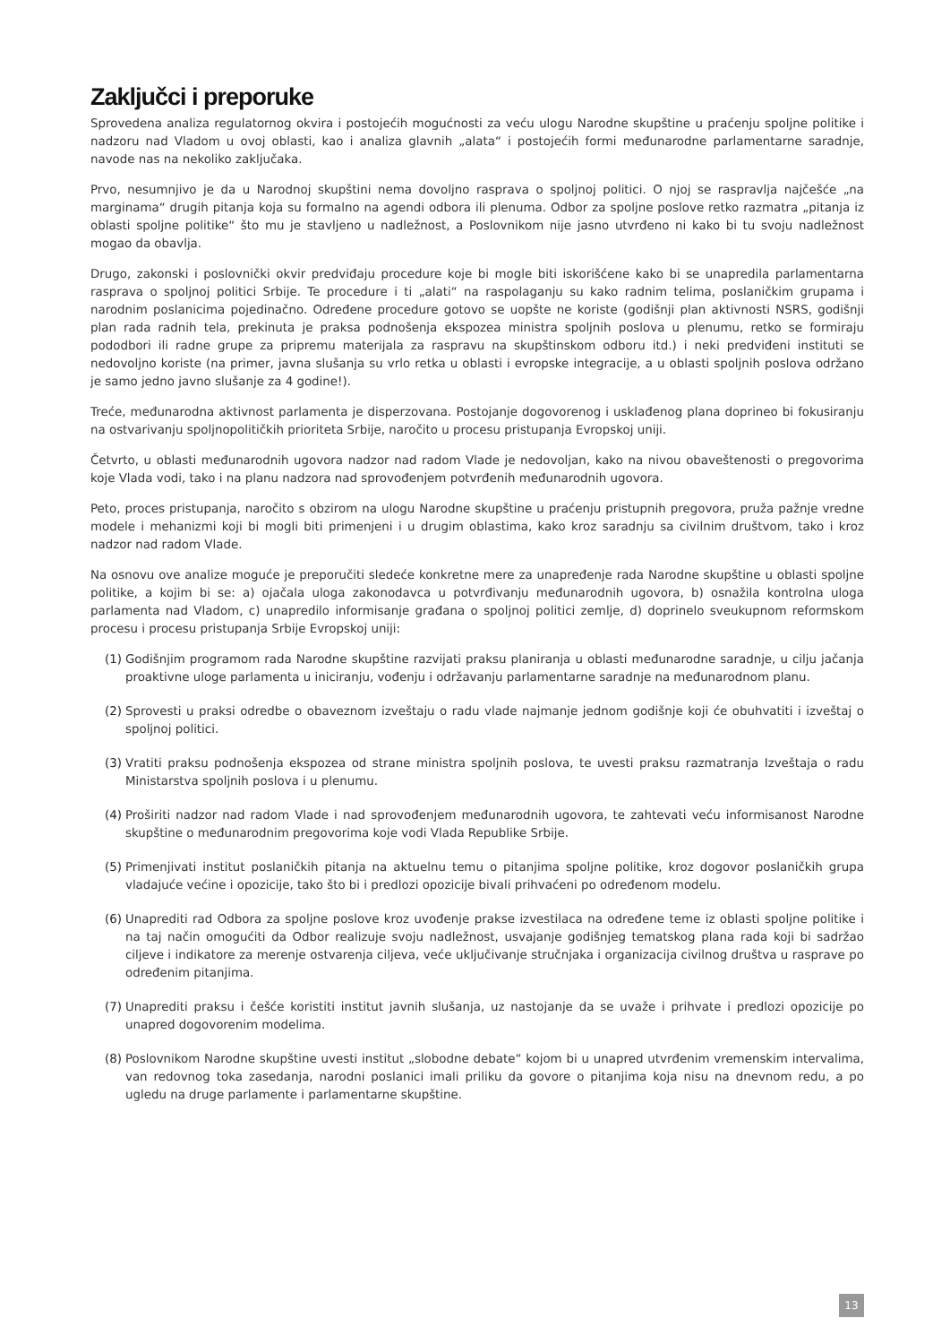Zaključci i preporuke
Sprovedena analiza regulatornog okvira i postojećih mogućnosti za veću ulogu Narodne skupštine u praćenju spoljne politike i nadzoru nad Vladom u ovoj oblasti, kao i analiza glavnih „alata“ i postojećih formi međunarodne parlamentarne saradnje, navode nas na nekoliko zaključaka.
Prvo, nesumnjivo je da u Narodnoj skupštini nema dovoljno rasprava o spoljnoj politici. O njoj se raspravlja najčešće „na marginama“ drugih pitanja koja su formalno na agendi odbora ili plenuma. Odbor za spoljne poslove retko razmatra „pitanja iz oblasti spoljne politike“ što mu je stavljeno u nadležnost, a Poslovnikom nije jasno utvrđeno ni kako bi tu svoju nadležnost mogao da obavlja.
Drugo, zakonski i poslovnički okvir predviđaju procedure koje bi mogle biti iskorišćene kako bi se unapredila parlamentarna rasprava o spoljnoj politici Srbije. Te procedure i ti „alati“ na raspolaganju su kako radnim telima, poslaničkim grupama i narodnim poslanicima pojedinačno. Određene procedure gotovo se uopšte ne koriste (godišnji plan aktivnosti NSRS, godišnji plan rada radnih tela, prekinuta je praksa podnošenja ekspozea ministra spoljnih poslova u plenumu, retko se formiraju pododbori ili radne grupe za pripremu materijala za raspravu na skupštinskom odboru itd.) i neki predviđeni instituti se nedovoljno koriste (na primer, javna slušanja su vrlo retka u oblasti i evropske integracije, a u oblasti spoljnih poslova održano je samo jedno javno slušanje za 4 godine!).
Treće, međunarodna aktivnost parlamenta je disperzovana. Postojanje dogovorenog i usklađenog plana doprineo bi fokusiranju na ostvarivanju spoljnopolitičkih prioriteta Srbije, naročito u procesu pristupanja Evropskoj uniji.
Četvrto, u oblasti međunarodnih ugovora nadzor nad radom Vlade je nedovoljan, kako na nivou obaveštenosti o pregovorima koje Vlada vodi, tako i na planu nadzora nad sprovođenjem potvrđenih međunarodnih ugovora.
Peto, proces pristupanja, naročito s obzirom na ulogu Narodne skupštine u praćenju pristupnih pregovora, pruža pažnje vredne modele i mehanizmi koji bi mogli biti primenjeni i u drugim oblastima, kako kroz saradnju sa civilnim društvom, tako i kroz nadzor nad radom Vlade.
Na osnovu ove analize moguće je preporučiti sledeće konkretne mere za unapređenje rada Narodne skupštine u oblasti spoljne politike, a kojim bi se: a) ojačala uloga zakonodavca u potvrđivanju međunarodnih ugovora, b) osnažila kontrolna uloga parlamenta nad Vladom, c) unapredilo informisanje građana o spoljnoj politici zemlje, d) doprinelo sveukupnom reformskom procesu i procesu pristupanja Srbije Evropskoj uniji:
(1) Godišnjim programom rada Narodne skupštine razvijati praksu planiranja u oblasti međunarodne saradnje, u cilju jačanja proaktivne uloge parlamenta u iniciranju, vođenju i održavanju parlamentarne saradnje na međunarodnom planu.
(2) Sprovesti u praksi odredbe o obaveznom izveštaju o radu vlade najmanje jednom godišnje koji će obuhvatiti i izveštaj o spoljnoj politici.
(3) Vratiti praksu podnošenja ekspozea od strane ministra spoljnih poslova, te uvesti praksu razmatranja Izveštaja o radu Ministarstva spoljnih poslova i u plenumu.
(4) Proširiti nadzor nad radom Vlade i nad sprovođenjem međunarodnih ugovora, te zahtevati veću informisanost Narodne skupštine o međunarodnim pregovorima koje vodi Vlada Republike Srbije.
(5) Primenjivati institut poslaničkih pitanja na aktuelnu temu o pitanjima spoljne politike, kroz dogovor poslaničkih grupa vladajuće većine i opozicije, tako što bi i predlozi opozicije bivali prihvaćeni po određenom modelu.
(6) Unaprediti rad Odbora za spoljne poslove kroz uvođenje prakse izvestilaca na određene teme iz oblasti spoljne politike i na taj način omogućiti da Odbor realizuje svoju nadležnost, usvajanje godišnjeg tematskog plana rada koji bi sadržao ciljeve i indikatore za merenje ostvarenja ciljeva, veće uključivanje stručnjaka i organizacija civilnog društva u rasprave po određenim pitanjima.
(7) Unaprediti praksu i češće koristiti institut javnih slušanja, uz nastojanje da se uvaže i prihvate i predlozi opozicije po unapred dogovorenim modelima.
(8) Poslovnikom Narodne skupštine uvesti institut „slobodne debate“ kojom bi u unapred utvrđenim vremenskim intervalima, van redovnog toka zasedanja, narodni poslanici imali priliku da govore o pitanjima koja nisu na dnevnom redu, a po ugledu na druge parlamente i parlamentarne skupštine.
13